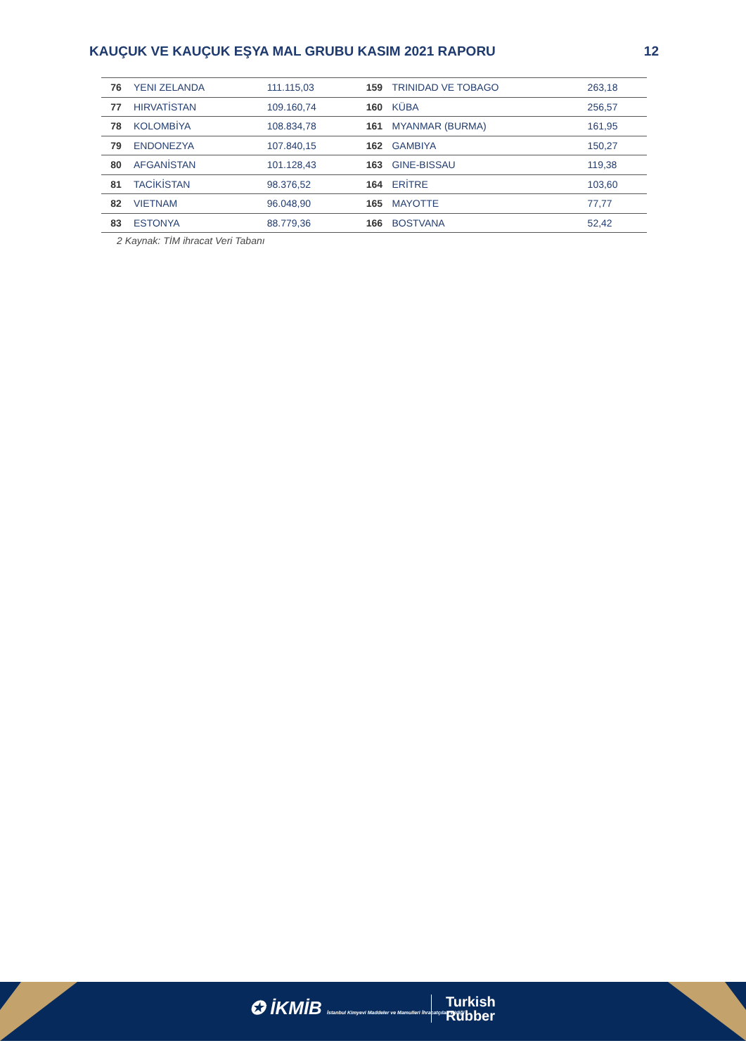KAUÇUK VE KAUÇUK EŞYA MAL GRUBU KASIM 2021 RAPORU 12
| 76 | YENI ZELANDA | 111.115,03 | 159 | TRINIDAD VE TOBAGO | 263,18 |
| 77 | HIRVATİSTAN | 109.160,74 | 160 | KÜBA | 256,57 |
| 78 | KOLOMBİYA | 108.834,78 | 161 | MYANMAR (BURMA) | 161,95 |
| 79 | ENDONEZYA | 107.840,15 | 162 | GAMBIYA | 150,27 |
| 80 | AFGANİSTAN | 101.128,43 | 163 | GINE-BISSAU | 119,38 |
| 81 | TACİKİSTAN | 98.376,52 | 164 | ERİTRE | 103,60 |
| 82 | VIETNAM | 96.048,90 | 165 | MAYOTTE | 77,77 |
| 83 | ESTONYA | 88.779,36 | 166 | BOSTVANA | 52,42 |
2 Kaynak: TİM ihracat Veri Tabanı
✪ İKMİB İstanbul Kimyevi Maddeler ve Mamulleri İhracatçıları Birliği
Turkish
Rubber